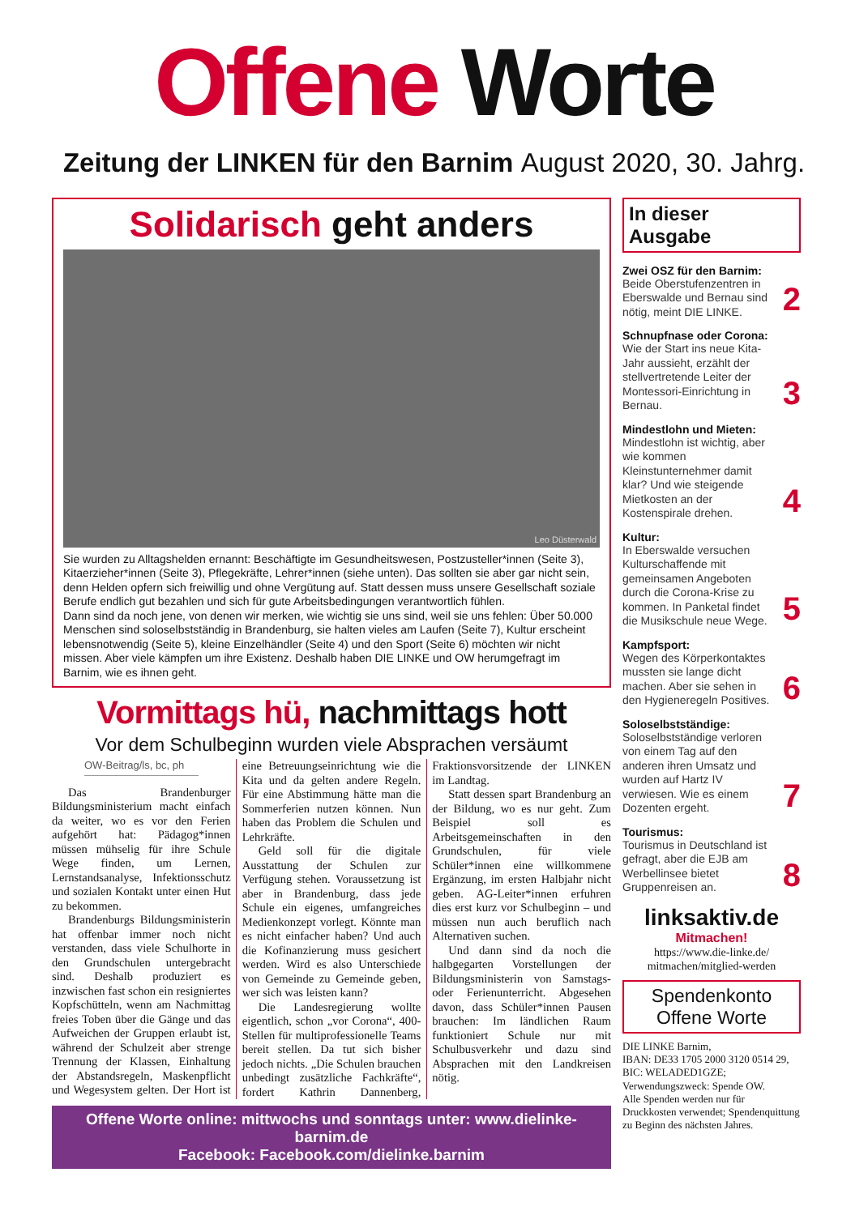Offene Worte
Zeitung der LINKEN für den Barnim August 2020, 30. Jahrg.
Solidarisch geht anders
Leo Düsterwald
Sie wurden zu Alltagshelden ernannt: Beschäftigte im Gesundheitswesen, Postzusteller*innen (Seite 3), Kitaerzieher*innen (Seite 3), Pflegekräfte, Lehrer*innen (siehe unten). Das sollten sie aber gar nicht sein, denn Helden opfern sich freiwillig und ohne Vergütung auf. Statt dessen muss unsere Gesellschaft soziale Berufe endlich gut bezahlen und sich für gute Arbeitsbedingungen verantwortlich fühlen.
Dann sind da noch jene, von denen wir merken, wie wichtig sie uns sind, weil sie uns fehlen: Über 50.000 Menschen sind soloselbstständig in Brandenburg, sie halten vieles am Laufen (Seite 7), Kultur erscheint lebensnotwendig (Seite 5), kleine Einzelhändler (Seite 4) und den Sport (Seite 6) möchten wir nicht missen. Aber viele kämpfen um ihre Existenz. Deshalb haben DIE LINKE und OW herumgefragt im Barnim, wie es ihnen geht.
Vormittags hü, nachmittags hott
Vor dem Schulbeginn wurden viele Absprachen versäumt
OW-Beitrag/ls, bc, ph
Das Brandenburger Bildungsministerium macht einfach da weiter, wo es vor den Ferien aufgehört hat: Pädagog*innen müssen mühselig für ihre Schule Wege finden, um Lernen, Lernstandsanalyse, Infektionsschutz und sozialen Kontakt unter einen Hut zu bekommen.
Brandenburgs Bildungsministerin hat offenbar immer noch nicht verstanden, dass viele Schulhorte in den Grundschulen untergebracht sind. Deshalb produziert es inzwischen fast schon ein resigniertes Kopfschütteln, wenn am Nachmittag freies Toben über die Gänge und das Aufweichen der Gruppen erlaubt ist, während der Schulzeit aber strenge Trennung der Klassen, Einhaltung der Abstandsregeln, Maskenpflicht und Wegesystem gelten. Der Hort ist eine Betreuungseinrichtung wie die Kita und da gelten andere Regeln. Für eine Abstimmung hätte man die Sommerferien nutzen können. Nun haben das Problem die Schulen und Lehrkräfte.
Geld soll für die digitale Ausstattung der Schulen zur Verfügung stehen. Voraussetzung ist aber in Brandenburg, dass jede Schule ein eigenes, umfangreiches Medienkonzept vorlegt. Könnte man es nicht einfacher haben? Und auch die Kofinanzierung muss gesichert werden. Wird es also Unterschiede von Gemeinde zu Gemeinde geben, wer sich was leisten kann?
Die Landesregierung wollte eigentlich, schon „vor Corona“, 400-Stellen für multiprofessionelle Teams bereit stellen. Da tut sich bisher jedoch nichts. „Die Schulen brauchen unbedingt zusätzliche Fachkräfte“, fordert Kathrin Dannenberg, Fraktionsvorsitzende der LINKEN im Landtag.
Statt dessen spart Brandenburg an der Bildung, wo es nur geht. Zum Beispiel soll es Arbeitsgemeinschaften in den Grundschulen, für viele Schüler*innen eine willkommene Ergänzung, im ersten Halbjahr nicht geben. AG-Leiter*innen erfuhren dies erst kurz vor Schulbeginn – und müssen nun auch beruflich nach Alternativen suchen.
Und dann sind da noch die halbgegarten Vorstellungen der Bildungsministerin von Samstags- oder Ferienunterricht. Abgesehen davon, dass Schüler*innen Pausen brauchen: Im ländlichen Raum funktioniert Schule nur mit Schulbusverkehr und dazu sind Absprachen mit den Landkreisen nötig.
Offene Worte online: mittwochs und sonntags unter: www.dielinke-barnim.de
Facebook: Facebook.com/dielinke.barnim
In dieser Ausgabe
Zwei OSZ für den Barnim:
Beide Oberstufenzentren in Eberswalde und Bernau sind nötig, meint DIE LINKE. 2
Schnupfnase oder Corona:
Wie der Start ins neue Kita-Jahr aussieht, erzählt der stellvertretende Leiter der Montessori-Einrichtung in Bernau. 3
Mindestlohn und Mieten:
Mindestlohn ist wichtig, aber wie kommen Kleinstunternehmer damit klar? Und wie steigende Mietkosten an der Kostenspirale drehen. 4
Kultur:
In Eberswalde versuchen Kulturschaffende mit gemeinsamen Angeboten durch die Corona-Krise zu kommen. In Panketal findet die Musikschule neue Wege. 5
Kampfsport:
Wegen des Körperkontaktes mussten sie lange dicht machen. Aber sie sehen in den Hygieneregeln Positives. 6
Soloselbstständige:
Soloselbstständige verloren von einem Tag auf den anderen ihren Umsatz und wurden auf Hartz IV verwiesen. Wie es einem Dozenten ergeht. 7
Tourismus:
Tourismus in Deutschland ist gefragt, aber die EJB am Werbellinsee bietet Gruppenreisen an. 8
linksaktiv.de
Mitmachen!
https://www.die-linke.de/ mitmachen/mitglied-werden
Spendenkonto
Offene Worte
DIE LINKE Barnim,
IBAN: DE33 1705 2000 3120 0514 29,
BIC: WELADED1GZE;
Verwendungszweck: Spende OW.
Alle Spenden werden nur für Druckkosten verwendet; Spendenquittung zu Beginn des nächsten Jahres.